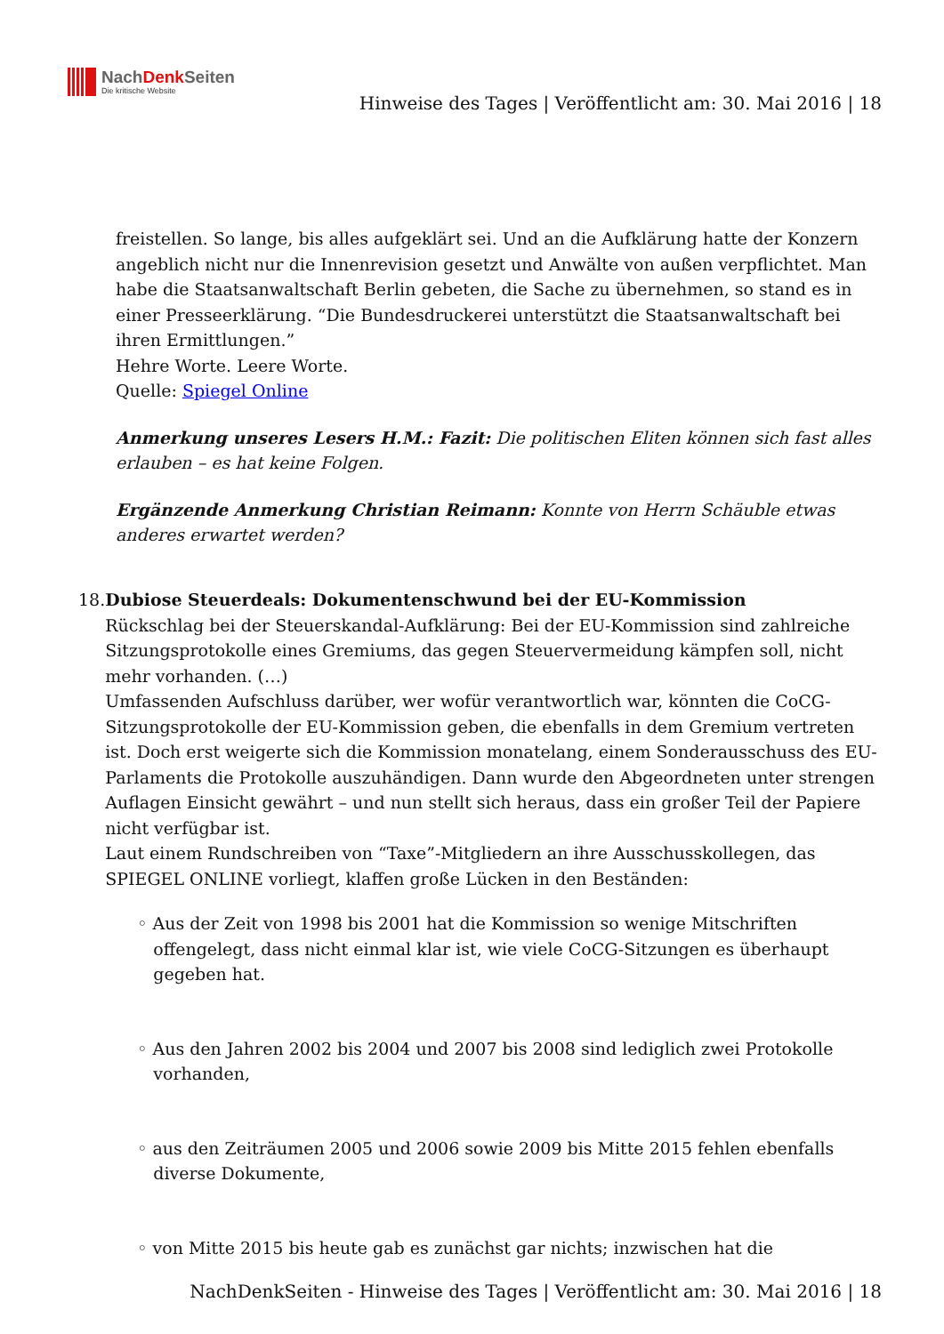NachDenk Seiten
Die kritische Website
Hinweise des Tages | Veröffentlicht am: 30. Mai 2016 | 18
freistellen. So lange, bis alles aufgeklärt sei. Und an die Aufklärung hatte der Konzern angeblich nicht nur die Innenrevision gesetzt und Anwälte von außen verpflichtet. Man habe die Staatsanwaltschaft Berlin gebeten, die Sache zu übernehmen, so stand es in einer Presseerklärung. “Die Bundesdruckerei unterstützt die Staatsanwaltschaft bei ihren Ermittlungen.”
Hehre Worte. Leere Worte.
Quelle: Spiegel Online
Anmerkung unseres Lesers H.M.: Fazit: Die politischen Eliten können sich fast alles erlauben – es hat keine Folgen.
Ergänzende Anmerkung Christian Reimann: Konnte von Herrn Schäuble etwas anderes erwartet werden?
18. Dubiose Steuerdeals: Dokumentenschwund bei der EU-Kommission
Rückschlag bei der Steuerskandal-Aufklärung: Bei der EU-Kommission sind zahlreiche Sitzungsprotokolle eines Gremiums, das gegen Steuervermeidung kämpfen soll, nicht mehr vorhanden. (…)
Umfassenden Aufschluss darüber, wer wofür verantwortlich war, könnten die CoCG-Sitzungsprotokolle der EU-Kommission geben, die ebenfalls in dem Gremium vertreten ist. Doch erst weigerte sich die Kommission monatelang, einem Sonderausschuss des EU-Parlaments die Protokolle auszuhändigen. Dann wurde den Abgeordneten unter strengen Auflagen Einsicht gewährt – und nun stellt sich heraus, dass ein großer Teil der Papiere nicht verfügbar ist.
Laut einem Rundschreiben von “Taxe”-Mitgliedern an ihre Ausschusskollegen, das SPIEGEL ONLINE vorliegt, klaffen große Lücken in den Beständen:
◦ Aus der Zeit von 1998 bis 2001 hat die Kommission so wenige Mitschriften offengelegt, dass nicht einmal klar ist, wie viele CoCG-Sitzungen es überhaupt gegeben hat.
◦ Aus den Jahren 2002 bis 2004 und 2007 bis 2008 sind lediglich zwei Protokolle vorhanden,
◦ aus den Zeiträumen 2005 und 2006 sowie 2009 bis Mitte 2015 fehlen ebenfalls diverse Dokumente,
◦ von Mitte 2015 bis heute gab es zunächst gar nichts; inzwischen hat die
NachDenkSeiten - Hinweise des Tages | Veröffentlicht am: 30. Mai 2016 | 18